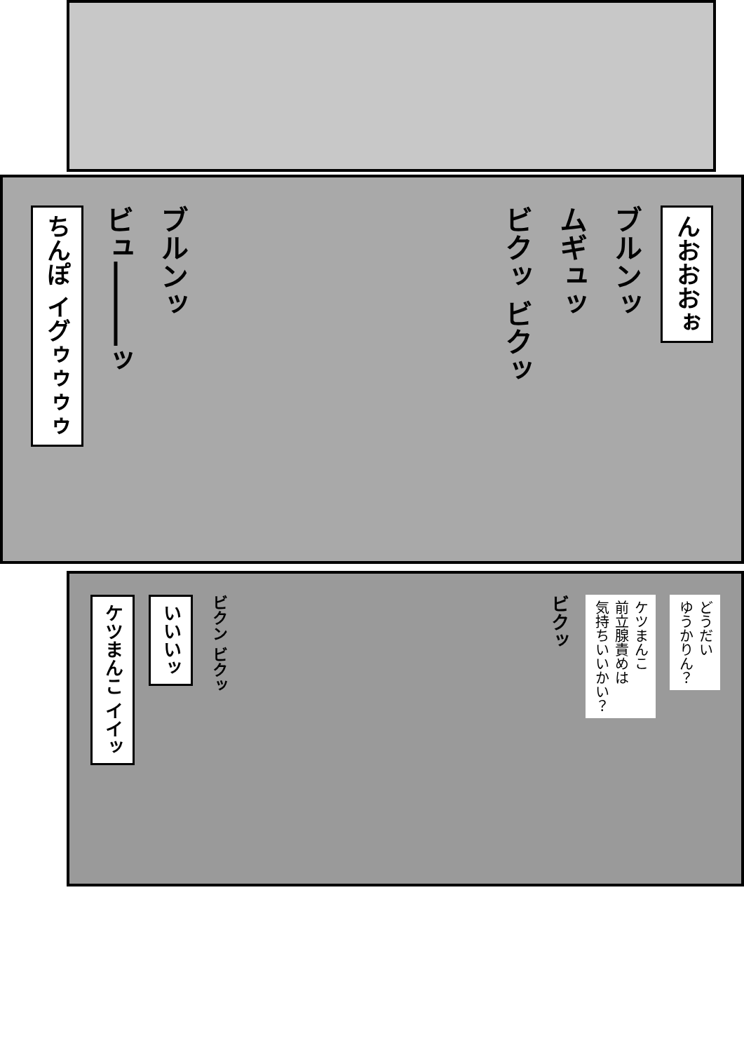ちんぽ イグゥゥゥゥ
ビュ―――ッ
ブルンッ
ビクッ ビクッ
ムギュッ
ブルンッ
んおおおぉ
ケツまんこ イイッ
いいいッ
ビクン ビクッ
ビクッ
ケツまんこ
前立腺責めは
気持ちいいかい？
どうだい
ゆうかりん？